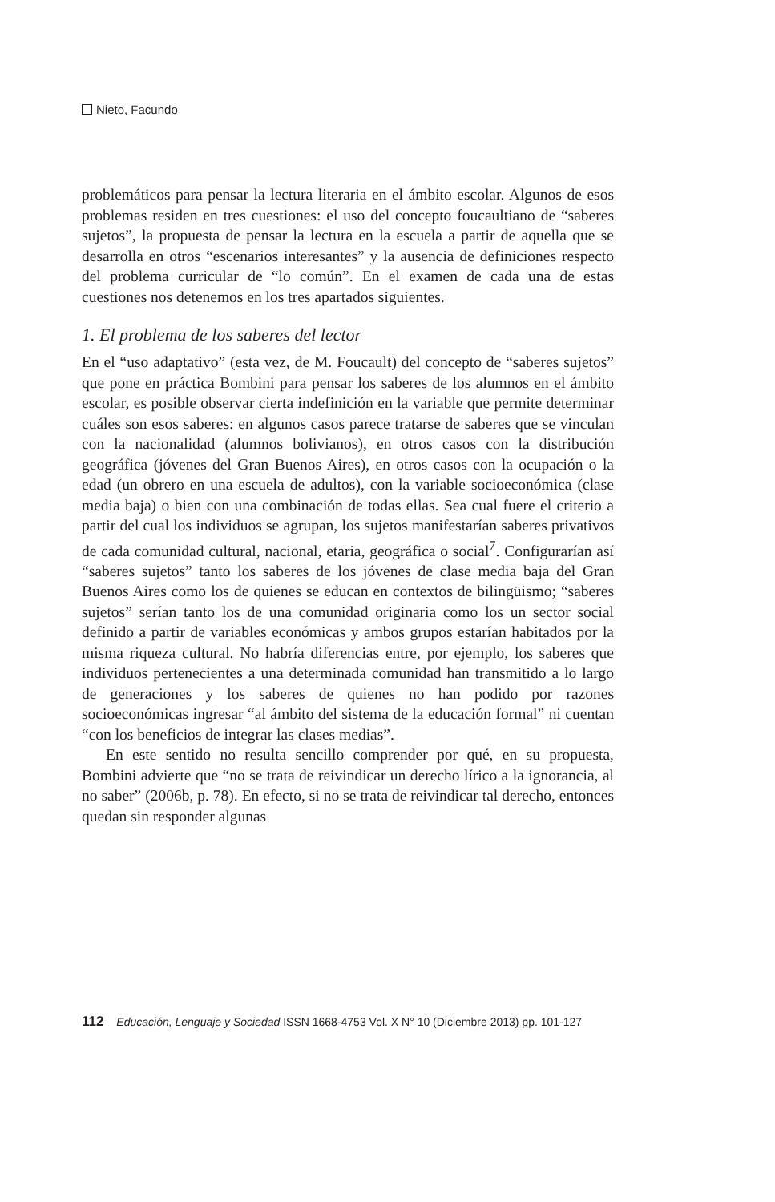Nieto, Facundo
problemáticos para pensar la lectura literaria en el ámbito escolar. Algunos de esos problemas residen en tres cuestiones: el uso del concepto foucaultiano de “saberes sujetos”, la propuesta de pensar la lectura en la escuela a partir de aquella que se desarrolla en otros “escenarios interesantes” y la ausencia de definiciones respecto del problema curricular de “lo común”. En el examen de cada una de estas cuestiones nos detenemos en los tres apartados siguientes.
1. El problema de los saberes del lector
En el “uso adaptativo” (esta vez, de M. Foucault) del concepto de “saberes sujetos” que pone en práctica Bombini para pensar los saberes de los alumnos en el ámbito escolar, es posible observar cierta indefinición en la variable que permite determinar cuáles son esos saberes: en algunos casos parece tratarse de saberes que se vinculan con la nacionalidad (alumnos bolivianos), en otros casos con la distribución geográfica (jóvenes del Gran Buenos Aires), en otros casos con la ocupación o la edad (un obrero en una escuela de adultos), con la variable socioeconómica (clase media baja) o bien con una combinación de todas ellas. Sea cual fuere el criterio a partir del cual los individuos se agrupan, los sujetos manifestarían saberes privativos de cada comunidad cultural, nacional, etaria, geográfica o social<sup>7</sup>. Configurarían así “saberes sujetos” tanto los saberes de los jóvenes de clase media baja del Gran Buenos Aires como los de quienes se educan en contextos de bilingüismo; “saberes sujetos” serían tanto los de una comunidad originaria como los un sector social definido a partir de variables económicas y ambos grupos estarían habitados por la misma riqueza cultural. No habría diferencias entre, por ejemplo, los saberes que individuos pertenecientes a una determinada comunidad han transmitido a lo largo de generaciones y los saberes de quienes no han podido por razones socioeconómicas ingresar “al ámbito del sistema de la educación formal” ni cuentan “con los beneficios de integrar las clases medias”.
En este sentido no resulta sencillo comprender por qué, en su propuesta, Bombini advierte que “no se trata de reivindicar un derecho lírico a la ignorancia, al no saber” (2006b, p. 78). En efecto, si no se trata de reivindicar tal derecho, entonces quedan sin responder algunas
112 Educación, Lenguaje y Sociedad ISSN 1668-4753 Vol. X N° 10 (Diciembre 2013) pp. 101-127